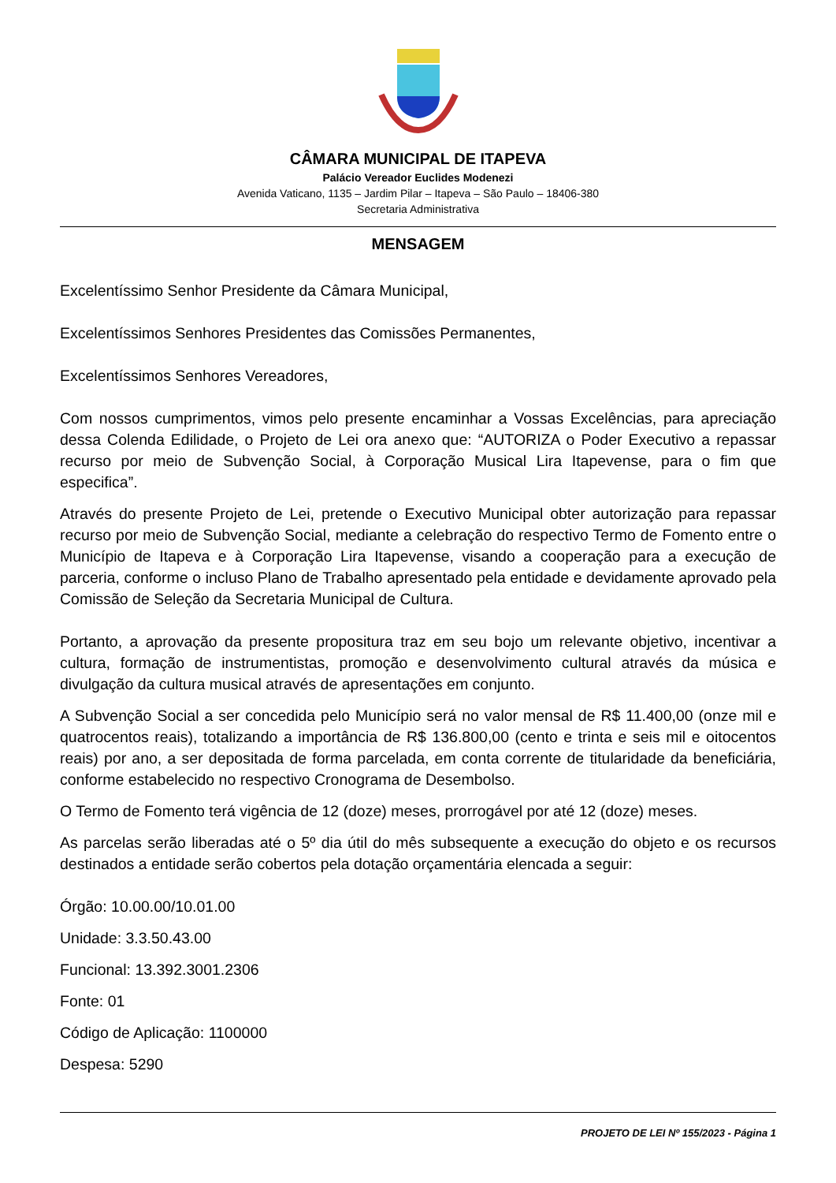CÂMARA MUNICIPAL DE ITAPEVA
Palácio Vereador Euclides Modenezi
Avenida Vaticano, 1135 – Jardim Pilar – Itapeva – São Paulo – 18406-380
Secretaria Administrativa
MENSAGEM
Excelentíssimo Senhor Presidente da Câmara Municipal,
Excelentíssimos Senhores Presidentes das Comissões Permanentes,
Excelentíssimos Senhores Vereadores,
Com nossos cumprimentos, vimos pelo presente encaminhar a Vossas Excelências, para apreciação dessa Colenda Edilidade, o Projeto de Lei ora anexo que: “AUTORIZA o Poder Executivo a repassar recurso por meio de Subvenção Social, à Corporação Musical Lira Itapevense, para o fim que especifica”.
Através do presente Projeto de Lei, pretende o Executivo Municipal obter autorização para repassar recurso por meio de Subvenção Social, mediante a celebração do respectivo Termo de Fomento entre o Município de Itapeva e à Corporação Lira Itapevense, visando a cooperação para a execução de parceria, conforme o incluso Plano de Trabalho apresentado pela entidade e devidamente aprovado pela Comissão de Seleção da Secretaria Municipal de Cultura.
Portanto, a aprovação da presente propositura traz em seu bojo um relevante objetivo, incentivar a cultura, formação de instrumentistas, promoção e desenvolvimento cultural através da música e divulgação da cultura musical através de apresentações em conjunto.
A Subvenção Social a ser concedida pelo Município será no valor mensal de R$ 11.400,00 (onze mil e quatrocentos reais), totalizando a importância de R$ 136.800,00 (cento e trinta e seis mil e oitocentos reais) por ano, a ser depositada de forma parcelada, em conta corrente de titularidade da beneficiária, conforme estabelecido no respectivo Cronograma de Desembolso.
O Termo de Fomento terá vigência de 12 (doze) meses, prorrogável por até 12 (doze) meses.
As parcelas serão liberadas até o 5º dia útil do mês subsequente a execução do objeto e os recursos destinados a entidade serão cobertos pela dotação orçamentária elencada a seguir:
Órgão: 10.00.00/10.01.00
Unidade: 3.3.50.43.00
Funcional: 13.392.3001.2306
Fonte: 01
Código de Aplicação: 1100000
Despesa: 5290
PROJETO DE LEI Nº 155/2023 - Página 1